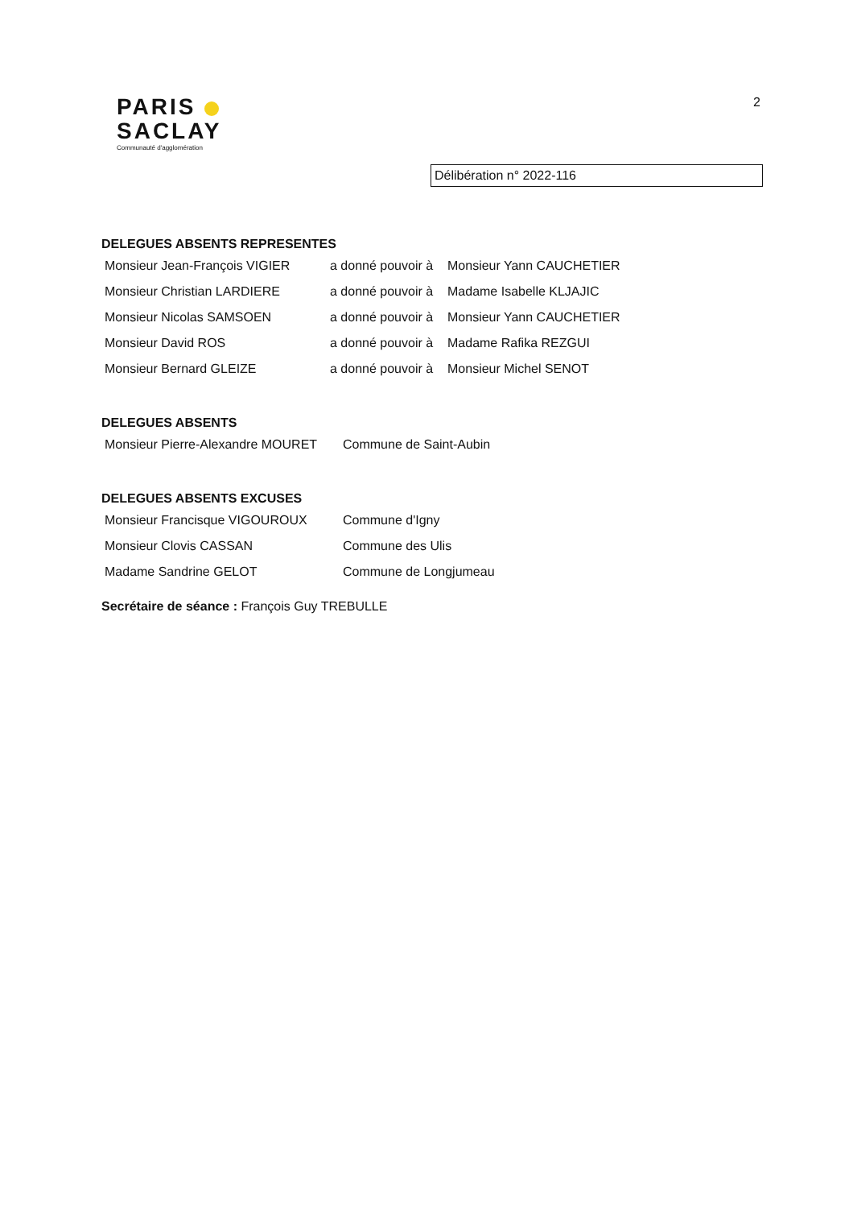PARIS
SACLAY
Communauté d'agglomération
2
Délibération n° 2022-116
DELEGUES ABSENTS REPRESENTES
| Monsieur Jean-François VIGIER | a donné pouvoir à | Monsieur Yann CAUCHETIER |
| Monsieur Christian LARDIERE | a donné pouvoir à | Madame Isabelle KLJAJIC |
| Monsieur Nicolas SAMSOEN | a donné pouvoir à | Monsieur Yann CAUCHETIER |
| Monsieur David ROS | a donné pouvoir à | Madame Rafika REZGUI |
| Monsieur Bernard GLEIZE | a donné pouvoir à | Monsieur Michel SENOT |
DELEGUES ABSENTS
| Monsieur Pierre-Alexandre MOURET | Commune de Saint-Aubin |
DELEGUES ABSENTS EXCUSES
| Monsieur Francisque VIGOUROUX | Commune d'Igny |
| Monsieur Clovis CASSAN | Commune des Ulis |
| Madame Sandrine GELOT | Commune de Longjumeau |
Secrétaire de séance : François Guy TREBULLE